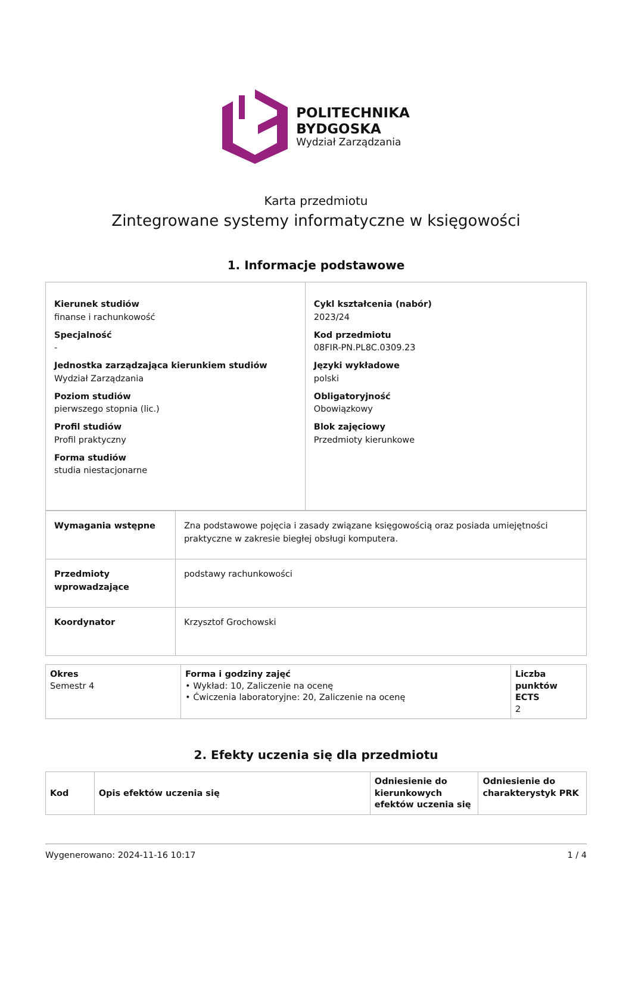POLITECHNIKA
BYDGOSKA
Wydział Zarządzania
Karta przedmiotu
Zintegrowane systemy informatyczne w księgowości
1. Informacje podstawowe
| Kierunek studiów finanse i rachunkowość Specjalność - Jednostka zarządzająca kierunkiem studiów Wydział Zarządzania Poziom studiów pierwszego stopnia (lic.) Profil studiów Profil praktyczny Forma studiów studia niestacjonarne | Cykl kształcenia (nabór) 2023/24 Kod przedmiotu 08FIR-PN.PL8C.0309.23 Języki wykładowe polski Obligatoryjność Obowiązkowy Blok zajęciowy Przedmioty kierunkowe |
| Wymagania wstępne | Zna podstawowe pojęcia i zasady związane księgowością oraz posiada umiejętności praktyczne w zakresie biegłej obsługi komputera. |
| Przedmioty wprowadzające | podstawy rachunkowości |
| Koordynator | Krzysztof Grochowski |
| Okres Semestr 4 | Forma i godziny zajęć • Wykład: 10, Zaliczenie na ocenę • Ćwiczenia laboratoryjne: 20, Zaliczenie na ocenę | Liczba punktów ECTS 2 |
2. Efekty uczenia się dla przedmiotu
| Kod | Opis efektów uczenia się | Odniesienie do kierunkowych efektów uczenia się | Odniesienie do charakterystyk PRK |
| --- | --- | --- | --- |
Wygenerowano: 2024-11-16 10:17 1 / 4